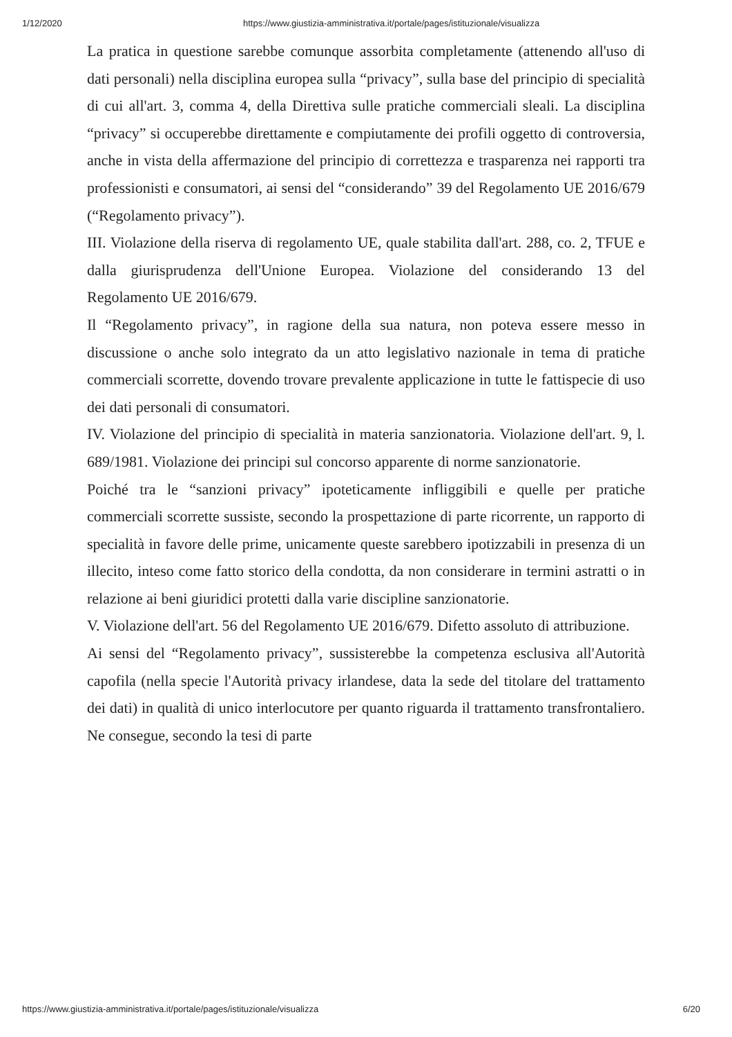1/12/2020 https://www.giustizia-amministrativa.it/portale/pages/istituzionale/visualizza
La pratica in questione sarebbe comunque assorbita completamente (attenendo all'uso di dati personali) nella disciplina europea sulla “privacy”, sulla base del principio di specialità di cui all'art. 3, comma 4, della Direttiva sulle pratiche commerciali sleali. La disciplina “privacy” si occuperebbe direttamente e compiutamente dei profili oggetto di controversia, anche in vista della affermazione del principio di correttezza e trasparenza nei rapporti tra professionisti e consumatori, ai sensi del “considerando” 39 del Regolamento UE 2016/679 (“Regolamento privacy”).
III. Violazione della riserva di regolamento UE, quale stabilita dall'art. 288, co. 2, TFUE e dalla giurisprudenza dell'Unione Europea. Violazione del considerando 13 del Regolamento UE 2016/679.
Il “Regolamento privacy”, in ragione della sua natura, non poteva essere messo in discussione o anche solo integrato da un atto legislativo nazionale in tema di pratiche commerciali scorrette, dovendo trovare prevalente applicazione in tutte le fattispecie di uso dei dati personali di consumatori.
IV. Violazione del principio di specialità in materia sanzionatoria. Violazione dell'art. 9, l. 689/1981. Violazione dei principi sul concorso apparente di norme sanzionatorie.
Poiché tra le “sanzioni privacy” ipoteticamente infliggibili e quelle per pratiche commerciali scorrette sussiste, secondo la prospettazione di parte ricorrente, un rapporto di specialità in favore delle prime, unicamente queste sarebbero ipotizzabili in presenza di un illecito, inteso come fatto storico della condotta, da non considerare in termini astratti o in relazione ai beni giuridici protetti dalla varie discipline sanzionatorie.
V. Violazione dell'art. 56 del Regolamento UE 2016/679. Difetto assoluto di attribuzione.
Ai sensi del “Regolamento privacy”, sussisterebbe la competenza esclusiva all'Autorità capofila (nella specie l'Autorità privacy irlandese, data la sede del titolare del trattamento dei dati) in qualità di unico interlocutore per quanto riguarda il trattamento transfrontaliero. Ne consegue, secondo la tesi di parte
https://www.giustizia-amministrativa.it/portale/pages/istituzionale/visualizza 6/20